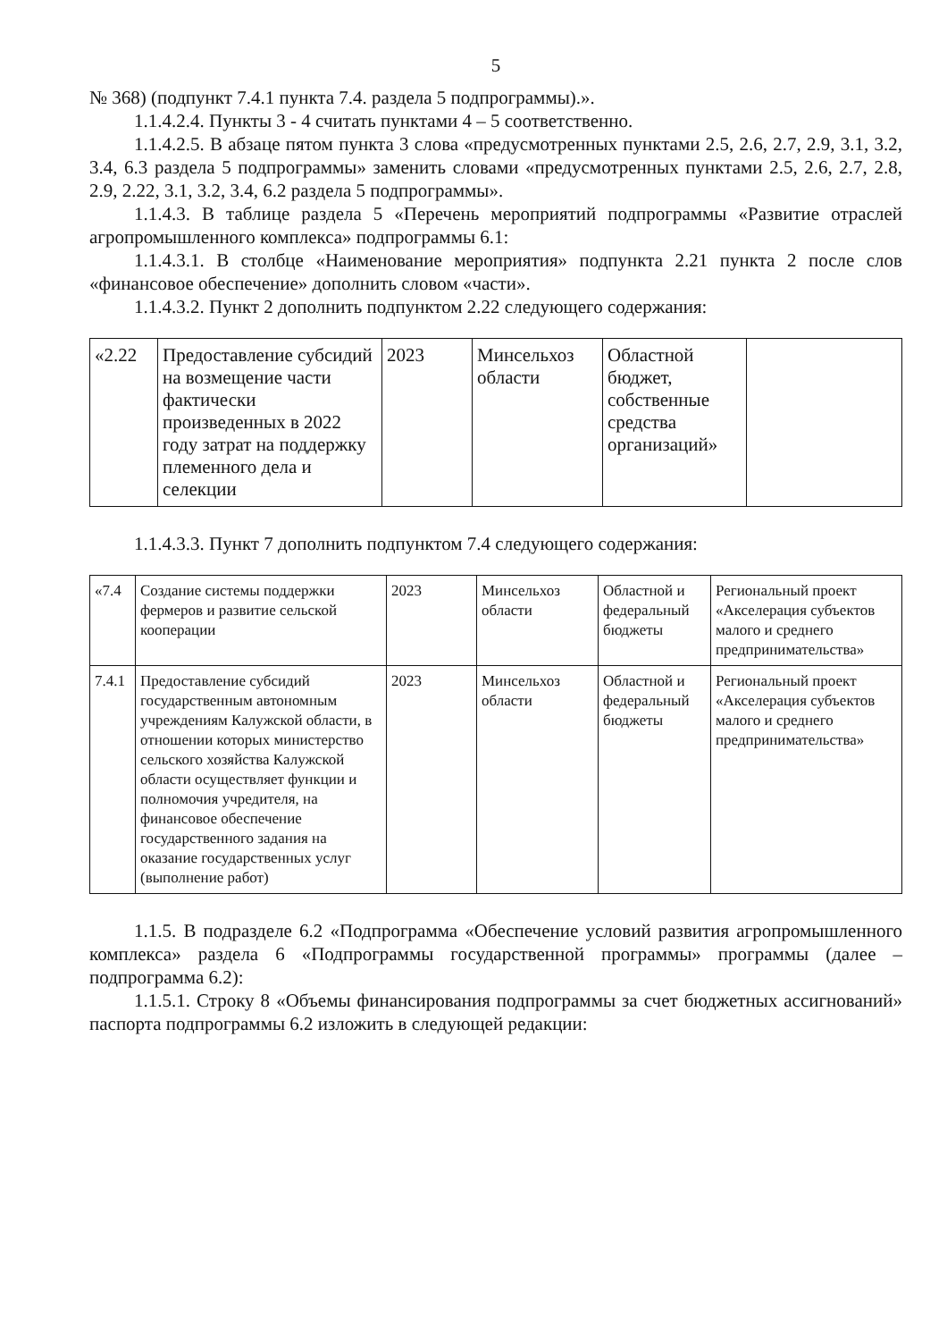5
№ 368) (подпункт 7.4.1 пункта 7.4. раздела 5 подпрограммы).».
1.1.4.2.4. Пункты 3 - 4 считать пунктами 4 – 5 соответственно.
1.1.4.2.5. В абзаце пятом пункта 3 слова «предусмотренных пунктами 2.5, 2.6, 2.7, 2.9, 3.1, 3.2, 3.4, 6.3 раздела 5 подпрограммы» заменить словами «предусмотренных пунктами 2.5, 2.6, 2.7, 2.8, 2.9, 2.22, 3.1, 3.2, 3.4, 6.2 раздела 5 подпрограммы».
1.1.4.3. В таблице раздела 5 «Перечень мероприятий подпрограммы «Развитие отраслей агропромышленного комплекса» подпрограммы 6.1:
1.1.4.3.1. В столбце «Наименование мероприятия» подпункта 2.21 пункта 2 после слов «финансовое обеспечение» дополнить словом «части».
1.1.4.3.2. Пункт 2 дополнить подпунктом 2.22 следующего содержания:
| «2.22 | Предоставление субсидий на возмещение части фактически произведенных в 2022 году затрат на поддержку племенного дела и селекции | 2023 | Минсельхоз области | Областной бюджет, собственные средства организаций» | |
1.1.4.3.3. Пункт 7 дополнить подпунктом 7.4 следующего содержания:
| «7.4 | Создание системы поддержки фермеров и развитие сельской кооперации | 2023 | Минсельхоз области | Областной и федеральный бюджеты | Региональный проект «Акселерация субъектов малого и среднего предпринимательства» |
| 7.4.1 | Предоставление субсидий государственным автономным учреждениям Калужской области, в отношении которых министерство сельского хозяйства Калужской области осуществляет функции и полномочия учредителя, на финансовое обеспечение государственного задания на оказание государственных услуг (выполнение работ) | 2023 | Минсельхоз области | Областной и федеральный бюджеты | Региональный проект «Акселерация субъектов малого и среднего предпринимательства» |
1.1.5. В подразделе 6.2 «Подпрограмма «Обеспечение условий развития агропромышленного комплекса» раздела 6 «Подпрограммы государственной программы» программы (далее – подпрограмма 6.2):
1.1.5.1. Строку 8 «Объемы финансирования подпрограммы за счет бюджетных ассигнований» паспорта подпрограммы 6.2 изложить в следующей редакции: